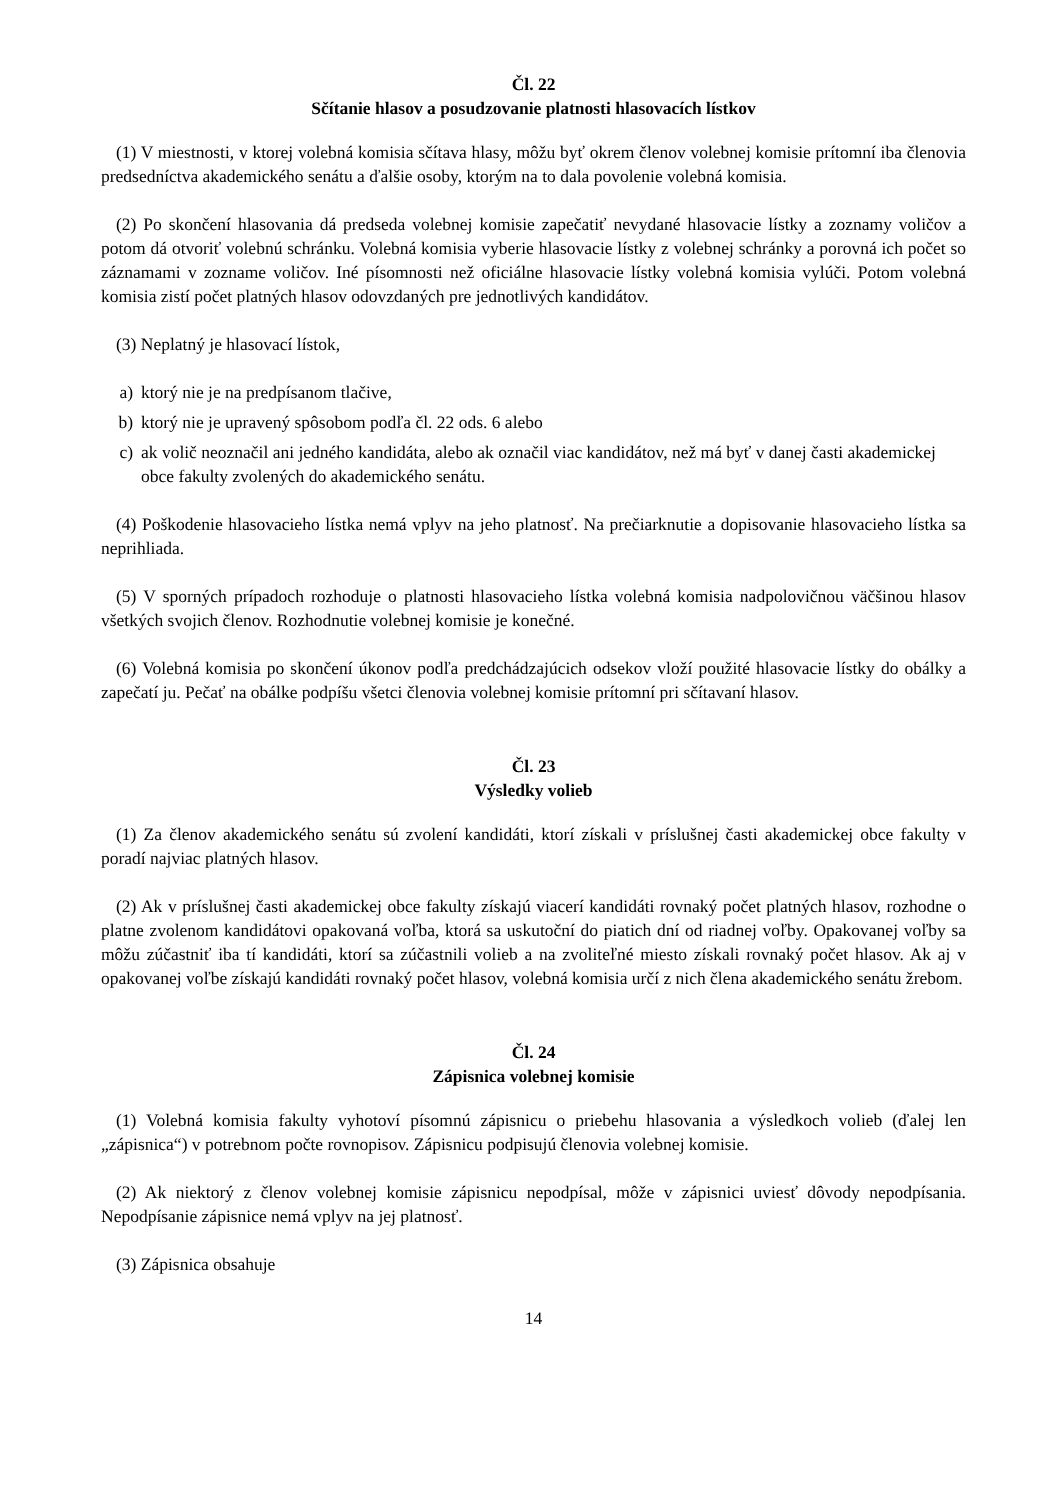Čl. 22
Sčítanie hlasov a posudzovanie platnosti hlasovacích lístkov
(1) V miestnosti, v ktorej volebná komisia sčítava hlasy, môžu byť okrem členov volebnej komisie prítomní iba členovia predsedníctva akademického senátu a ďalšie osoby, ktorým na to dala povolenie volebná komisia.
(2) Po skončení hlasovania dá predseda volebnej komisie zapečatiť nevydané hlasovacie lístky a zoznamy voličov a potom dá otvoriť volebnú schránku. Volebná komisia vyberie hlasovacie lístky z volebnej schránky a porovná ich počet so záznamami v zozname voličov. Iné písomnosti než oficiálne hlasovacie lístky volebná komisia vylúči. Potom volebná komisia zistí počet platných hlasov odovzdaných pre jednotlivých kandidátov.
(3) Neplatný je hlasovací lístok,
a) ktorý nie je na predpísanom tlačive,
b) ktorý nie je upravený spôsobom podľa čl. 22 ods. 6 alebo
c) ak volič neoznačil ani jedného kandidáta, alebo ak označil viac kandidátov, než má byť v danej časti akademickej obce fakulty zvolených do akademického senátu.
(4) Poškodenie hlasovacieho lístka nemá vplyv na jeho platnosť. Na prečiarknutie a dopisovanie hlasovacieho lístka sa neprihliada.
(5) V sporných prípadoch rozhoduje o platnosti hlasovacieho lístka volebná komisia nadpolovičnou väčšinou hlasov všetkých svojich členov. Rozhodnutie volebnej komisie je konečné.
(6) Volebná komisia po skončení úkonov podľa predchádzajúcich odsekov vloží použité hlasovacie lístky do obálky a zapečatí ju. Pečať na obálke podpíšu všetci členovia volebnej komisie prítomní pri sčítavaní hlasov.
Čl. 23
Výsledky volieb
(1) Za členov akademického senátu sú zvolení kandidáti, ktorí získali v príslušnej časti akademickej obce fakulty v poradí najviac platných hlasov.
(2) Ak v príslušnej časti akademickej obce fakulty získajú viacerí kandidáti rovnaký počet platných hlasov, rozhodne o platne zvolenom kandidátovi opakovaná voľba, ktorá sa uskutoční do piatich dní od riadnej voľby. Opakovanej voľby sa môžu zúčastniť iba tí kandidáti, ktorí sa zúčastnili volieb a na zvoliteľné miesto získali rovnaký počet hlasov. Ak aj v opakovanej voľbe získajú kandidáti rovnaký počet hlasov, volebná komisia určí z nich člena akademického senátu žrebom.
Čl. 24
Zápisnica volebnej komisie
(1) Volebná komisia fakulty vyhotoví písomnú zápisnicu o priebehu hlasovania a výsledkoch volieb (ďalej len „zápisnica“) v potrebnom počte rovnopisov. Zápisnicu podpisujú členovia volebnej komisie.
(2) Ak niektorý z členov volebnej komisie zápisnicu nepodpísal, môže v zápisnici uviesť dôvody nepodpísania. Nepodpísanie zápisnice nemá vplyv na jej platnosť.
(3) Zápisnica obsahuje
14